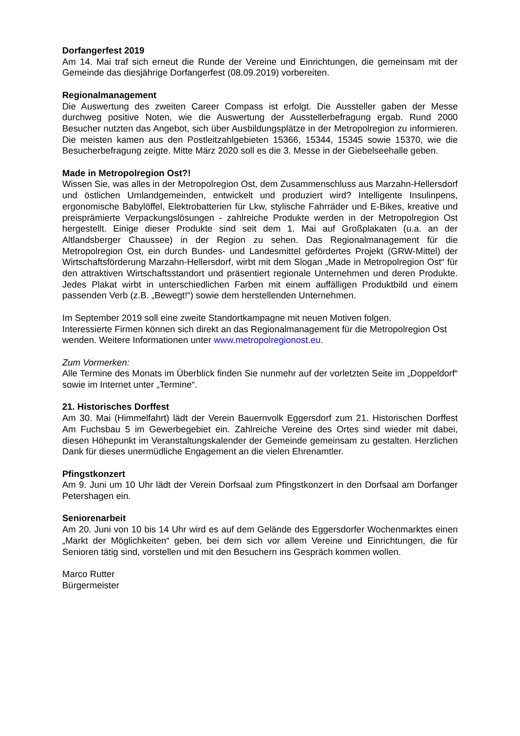Dorfangerfest 2019
Am 14. Mai traf sich erneut die Runde der Vereine und Einrichtungen, die gemeinsam mit der Gemeinde das diesjährige Dorfangerfest (08.09.2019) vorbereiten.
Regionalmanagement
Die Auswertung des zweiten Career Compass ist erfolgt. Die Aussteller gaben der Messe durchweg positive Noten, wie die Auswertung der Ausstellerbefragung ergab. Rund 2000 Besucher nutzten das Angebot, sich über Ausbildungsplätze in der Metropolregion zu informieren. Die meisten kamen aus den Postleitzahlgebieten 15366, 15344, 15345 sowie 15370, wie die Besucherbefragung zeigte. Mitte März 2020 soll es die 3. Messe in der Giebelseehalle geben.
Made in Metropolregion Ost?!
Wissen Sie, was alles in der Metropolregion Ost, dem Zusammenschluss aus Marzahn-Hellersdorf und östlichen Umlandgemeinden, entwickelt und produziert wird? Intelligente Insulinpens, ergonomische Babylöffel, Elektrobatterien für Lkw, stylische Fahrräder und E-Bikes, kreative und preisprämierte Verpackungslösungen - zahlreiche Produkte werden in der Metropolregion Ost hergestellt. Einige dieser Produkte sind seit dem 1. Mai auf Großplakaten (u.a. an der Altlandsberger Chaussee) in der Region zu sehen. Das Regionalmanagement für die Metropolregion Ost, ein durch Bundes- und Landesmittel gefördertes Projekt (GRW-Mittel) der Wirtschaftsförderung Marzahn-Hellersdorf, wirbt mit dem Slogan „Made in Metropolregion Ost“ für den attraktiven Wirtschaftsstandort und präsentiert regionale Unternehmen und deren Produkte. Jedes Plakat wirbt in unterschiedlichen Farben mit einem auffälligen Produktbild und einem passenden Verb (z.B. „Bewegt!“) sowie dem herstellenden Unternehmen.
Im September 2019 soll eine zweite Standortkampagne mit neuen Motiven folgen.
Interessierte Firmen können sich direkt an das Regionalmanagement für die Metropolregion Ost wenden. Weitere Informationen unter www.metropolregionost.eu.
Zum Vormerken:
Alle Termine des Monats im Überblick finden Sie nunmehr auf der vorletzten Seite im „Doppeldorf“ sowie im Internet unter „Termine“.
21. Historisches Dorffest
Am 30. Mai (Himmelfahrt) lädt der Verein Bauernvolk Eggersdorf zum 21. Historischen Dorffest Am Fuchsbau 5 im Gewerbegebiet ein. Zahlreiche Vereine des Ortes sind wieder mit dabei, diesen Höhepunkt im Veranstaltungskalender der Gemeinde gemeinsam zu gestalten. Herzlichen Dank für dieses unermüdliche Engagement an die vielen Ehrenamtler.
Pfingstkonzert
Am 9. Juni um 10 Uhr lädt der Verein Dorfsaal zum Pfingstkonzert in den Dorfsaal am Dorfanger Petershagen ein.
Seniorenarbeit
Am 20. Juni von 10 bis 14 Uhr wird es auf dem Gelände des Eggersdorfer Wochenmarktes einen „Markt der Möglichkeiten“ geben, bei dem sich vor allem Vereine und Einrichtungen, die für Senioren tätig sind, vorstellen und mit den Besuchern ins Gespräch kommen wollen.
Marco Rutter
Bürgermeister